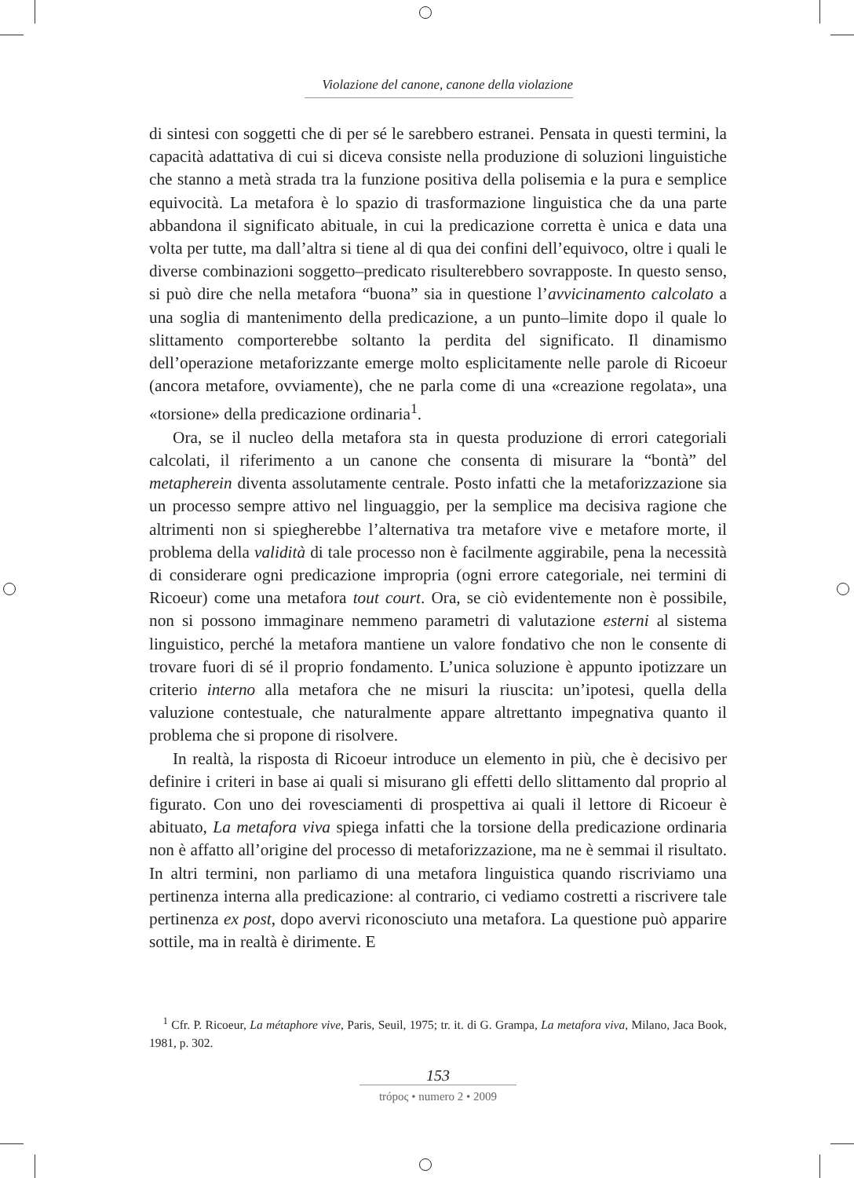Violazione del canone, canone della violazione
di sintesi con soggetti che di per sé le sarebbero estranei. Pensata in questi termini, la capacità adattativa di cui si diceva consiste nella produzione di soluzioni linguistiche che stanno a metà strada tra la funzione positiva della polisemia e la pura e semplice equivocità. La metafora è lo spazio di trasformazione linguistica che da una parte abbandona il significato abituale, in cui la predicazione corretta è unica e data una volta per tutte, ma dall’altra si tiene al di qua dei confini dell’equivoco, oltre i quali le diverse combinazioni soggetto–predicato risulterebbero sovrapposte. In questo senso, si può dire che nella metafora “buona” sia in questione l’avvicinamento calcolato a una soglia di mantenimento della predicazione, a un punto–limite dopo il quale lo slittamento comporterebbe soltanto la perdita del significato. Il dinamismo dell’operazione metaforizzante emerge molto esplicitamente nelle parole di Ricoeur (ancora metafore, ovviamente), che ne parla come di una «creazione regolata», una «torsione» della predicazione ordinaria<sup>1</sup>.
Ora, se il nucleo della metafora sta in questa produzione di errori categoriali calcolati, il riferimento a un canone che consenta di misurare la “bontà” del metapherein diventa assolutamente centrale. Posto infatti che la metaforizzazione sia un processo sempre attivo nel linguaggio, per la semplice ma decisiva ragione che altrimenti non si spiegherebbe l’alternativa tra metafore vive e metafore morte, il problema della validità di tale processo non è facilmente aggirabile, pena la necessità di considerare ogni predicazione impropria (ogni errore categoriale, nei termini di Ricoeur) come una metafora tout court. Ora, se ciò evidentemente non è possibile, non si possono immaginare nemmeno parametri di valutazione esterni al sistema linguistico, perché la metafora mantiene un valore fondativo che non le consente di trovare fuori di sé il proprio fondamento. L’unica soluzione è appunto ipotizzare un criterio interno alla metafora che ne misuri la riuscita: un’ipotesi, quella della valuzione contestuale, che naturalmente appare altrettanto impegnativa quanto il problema che si propone di risolvere.
In realtà, la risposta di Ricoeur introduce un elemento in più, che è decisivo per definire i criteri in base ai quali si misurano gli effetti dello slittamento dal proprio al figurato. Con uno dei rovesciamenti di prospettiva ai quali il lettore di Ricoeur è abituato, La metafora viva spiega infatti che la torsione della predicazione ordinaria non è affatto all’origine del processo di metaforizzazione, ma ne è semmai il risultato. In altri termini, non parliamo di una metafora linguistica quando riscriviamo una pertinenza interna alla predicazione: al contrario, ci vediamo costretti a riscrivere tale pertinenza ex post, dopo avervi riconosciuto una metafora. La questione può apparire sottile, ma in realtà è dirimente. E
<sup>1</sup> Cfr. P. Ricoeur, La métaphore vive, Paris, Seuil, 1975; tr. it. di G. Grampa, La metafora viva, Milano, Jaca Book, 1981, p. 302.
153
trópoς • numero 2 • 2009